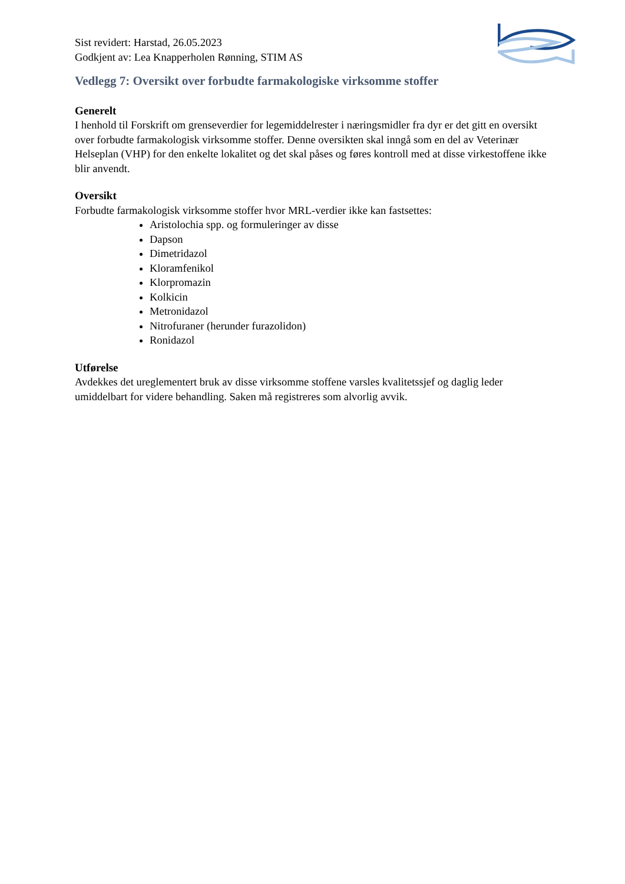Sist revidert: Harstad, 26.05.2023
Godkjent av: Lea Knapperholen Rønning, STIM AS
Vedlegg 7: Oversikt over forbudte farmakologiske virksomme stoffer
Generelt
I henhold til Forskrift om grenseverdier for legemiddelrester i næringsmidler fra dyr er det gitt en oversikt over forbudte farmakologisk virksomme stoffer. Denne oversikten skal inngå som en del av Veterinær Helseplan (VHP) for den enkelte lokalitet og det skal påses og føres kontroll med at disse virkestoffene ikke blir anvendt.
Oversikt
Forbudte farmakologisk virksomme stoffer hvor MRL-verdier ikke kan fastsettes:
Aristolochia spp. og formuleringer av disse
Dapson
Dimetridazol
Kloramfenikol
Klorpromazin
Kolkicin
Metronidazol
Nitrofuraner (herunder furazolidon)
Ronidazol
Utførelse
Avdekkes det ureglementert bruk av disse virksomme stoffene varsles kvalitetssjef og daglig leder umiddelbart for videre behandling. Saken må registreres som alvorlig avvik.